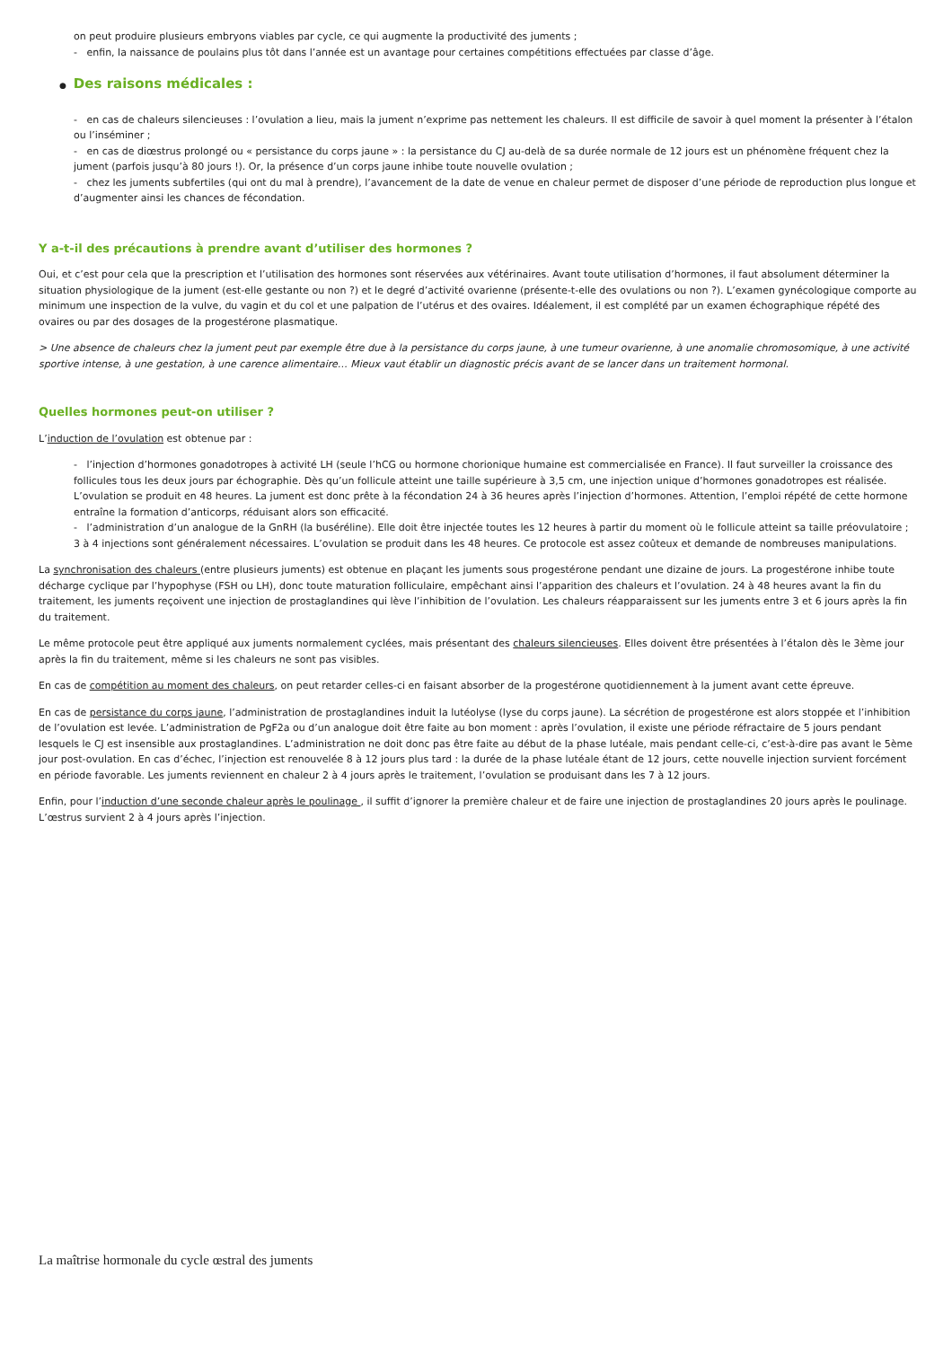on peut produire plusieurs embryons viables par cycle, ce qui augmente la productivité des juments ;
- enfin, la naissance de poulains plus tôt dans l’année est un avantage pour certaines compétitions effectuées par classe d’âge.
● Des raisons médicales :
- en cas de chaleurs silencieuses : l’ovulation a lieu, mais la jument n’exprime pas nettement les chaleurs. Il est difficile de savoir à quel moment la présenter à l’étalon ou l’inséminer ;
- en cas de diœstrus prolongé ou « persistance du corps jaune » : la persistance du CJ au-delà de sa durée normale de 12 jours est un phénomène fréquent chez la jument (parfois jusqu’à 80 jours !). Or, la présence d’un corps jaune inhibe toute nouvelle ovulation ;
- chez les juments subfertiles (qui ont du mal à prendre), l’avancement de la date de venue en chaleur permet de disposer d’une période de reproduction plus longue et d’augmenter ainsi les chances de fécondation.
Y a-t-il des précautions à prendre avant d’utiliser des hormones ?
Oui, et c’est pour cela que la prescription et l’utilisation des hormones sont réservées aux vétérinaires. Avant toute utilisation d’hormones, il faut absolument déterminer la situation physiologique de la jument (est-elle gestante ou non ?) et le degré d’activité ovarienne (présente-t-elle des ovulations ou non ?). L’examen gynécologique comporte au minimum une inspection de la vulve, du vagin et du col et une palpation de l’utérus et des ovaires. Idéalement, il est complété par un examen échographique répété des ovaires ou par des dosages de la progestérone plasmatique.
> Une absence de chaleurs chez la jument peut par exemple être due à la persistance du corps jaune, à une tumeur ovarienne, à une anomalie chromosomique, à une activité sportive intense, à une gestation, à une carence alimentaire… Mieux vaut établir un diagnostic précis avant de se lancer dans un traitement hormonal.
Quelles hormones peut-on utiliser ?
L’induction de l’ovulation est obtenue par :
- l’injection d’hormones gonadotropes à activité LH (seule l’hCG ou hormone chorionique humaine est commercialisée en France). Il faut surveiller la croissance des follicules tous les deux jours par échographie. Dès qu’un follicule atteint une taille supérieure à 3,5 cm, une injection unique d’hormones gonadotropes est réalisée. L’ovulation se produit en 48 heures. La jument est donc prête à la fécondation 24 à 36 heures après l’injection d’hormones. Attention, l’emploi répété de cette hormone entraîne la formation d’anticorps, réduisant alors son efficacité.
- l’administration d’un analogue de la GnRH (la buséréline). Elle doit être injectée toutes les 12 heures à partir du moment où le follicule atteint sa taille préovulatoire ; 3 à 4 injections sont généralement nécessaires. L’ovulation se produit dans les 48 heures. Ce protocole est assez coûteux et demande de nombreuses manipulations.
La synchronisation des chaleurs (entre plusieurs juments) est obtenue en plaçant les juments sous progestérone pendant une dizaine de jours. La progestérone inhibe toute décharge cyclique par l’hypophyse (FSH ou LH), donc toute maturation folliculaire, empêchant ainsi l’apparition des chaleurs et l’ovulation. 24 à 48 heures avant la fin du traitement, les juments reçoivent une injection de prostaglandines qui lève l’inhibition de l’ovulation. Les chaleurs réapparaissent sur les juments entre 3 et 6 jours après la fin du traitement.
Le même protocole peut être appliqué aux juments normalement cyclées, mais présentant des chaleurs silencieuses. Elles doivent être présentées à l’étalon dès le 3ème jour après la fin du traitement, même si les chaleurs ne sont pas visibles.
En cas de compétition au moment des chaleurs, on peut retarder celles-ci en faisant absorber de la progestérone quotidiennement à la jument avant cette épreuve.
En cas de persistance du corps jaune, l’administration de prostaglandines induit la lutéolyse (lyse du corps jaune). La sécrétion de progestérone est alors stoppée et l’inhibition de l’ovulation est levée. L’administration de PgF2a ou d’un analogue doit être faite au bon moment : après l’ovulation, il existe une période réfractaire de 5 jours pendant lesquels le CJ est insensible aux prostaglandines. L’administration ne doit donc pas être faite au début de la phase lutéale, mais pendant celle-ci, c’est-à-dire pas avant le 5ème jour post-ovulation. En cas d’échec, l’injection est renouvelée 8 à 12 jours plus tard : la durée de la phase lutéale étant de 12 jours, cette nouvelle injection survient forcément en période favorable. Les juments reviennent en chaleur 2 à 4 jours après le traitement, l’ovulation se produisant dans les 7 à 12 jours.
Enfin, pour l’induction d’une seconde chaleur après le poulinage , il suffit d’ignorer la première chaleur et de faire une injection de prostaglandines 20 jours après le poulinage. L’œstrus survient 2 à 4 jours après l’injection.
La maîtrise hormonale du cycle œstral des juments